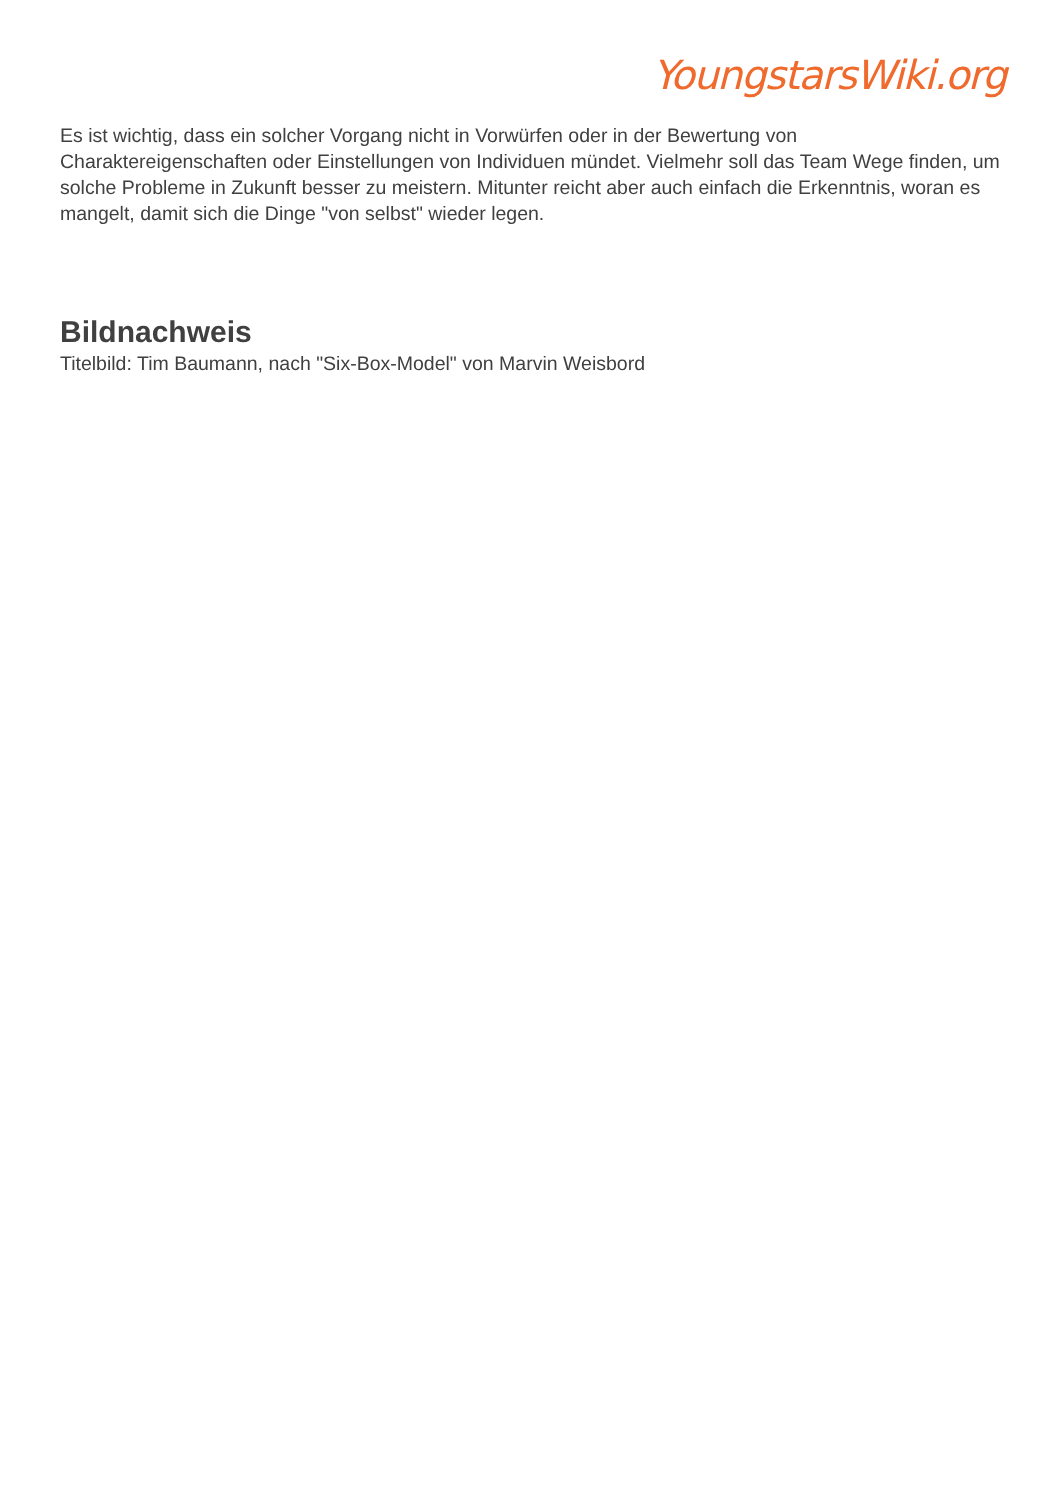YoungstarsWiki.org
Es ist wichtig, dass ein solcher Vorgang nicht in Vorwürfen oder in der Bewertung von Charaktereigenschaften oder Einstellungen von Individuen mündet. Vielmehr soll das Team Wege finden, um solche Probleme in Zukunft besser zu meistern. Mitunter reicht aber auch einfach die Erkenntnis, woran es mangelt, damit sich die Dinge "von selbst" wieder legen.
Bildnachweis
Titelbild: Tim Baumann, nach "Six-Box-Model" von Marvin Weisbord